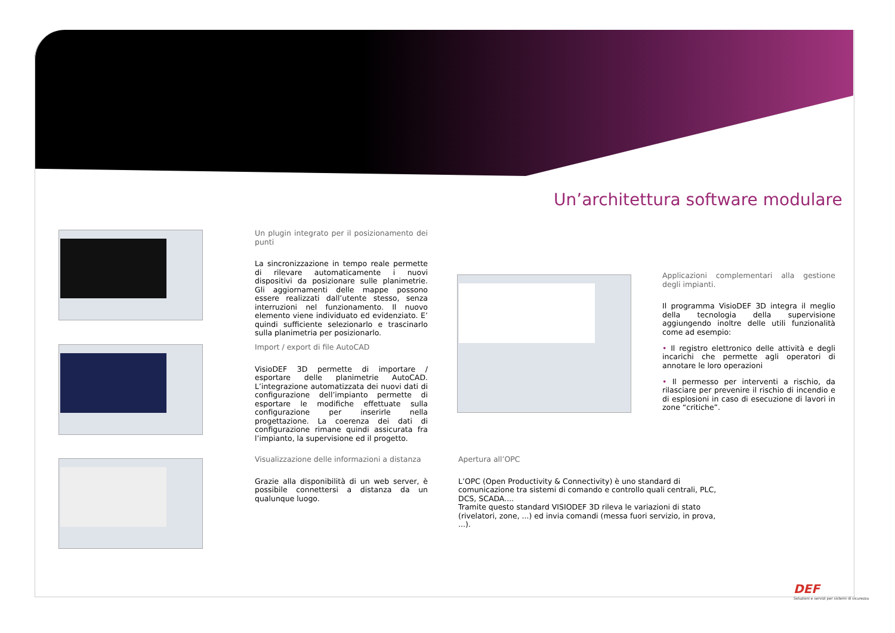Un’architettura software modulare
Un plugin integrato per il posizionamento dei punti
La sincronizzazione in tempo reale permette di rilevare automaticamente i nuovi dispositivi da posizionare sulle planimetrie. Gli aggiornamenti delle mappe possono essere realizzati dall’utente stesso, senza interruzioni nel funzionamento. Il nuovo elemento viene individuato ed evidenziato. E’ quindi sufficiente selezionarlo e trascinarlo sulla planimetria per posizionarlo.
Import / export di file AutoCAD
VisioDEF 3D permette di importare / esportare delle planimetrie AutoCAD. L’integrazione automatizzata dei nuovi dati di configurazione dell’impianto permette di esportare le modifiche effettuate sulla configurazione per inserirle nella progettazione. La coerenza dei dati di configurazione rimane quindi assicurata fra l’impianto, la supervisione ed il progetto.
Visualizzazione delle informazioni a distanza
Grazie alla disponibilità di un web server, è possibile connettersi a distanza da un qualunque luogo.
Applicazioni complementari alla gestione degli impianti.
Il programma VisioDEF 3D integra il meglio della tecnologia della supervisione aggiungendo inoltre delle utili funzionalità come ad esempio:
• Il registro elettronico delle attività e degli incarichi che permette agli operatori di annotare le loro operazioni
• Il permesso per interventi a rischio, da rilasciare per prevenire il rischio di incendio e di esplosioni in caso di esecuzione di lavori in zone “critiche”.
Apertura all’OPC
L’OPC (Open Productivity & Connectivity) è uno standard di comunicazione tra sistemi di comando e controllo quali centrali, PLC, DCS, SCADA....
Tramite questo standard VISIODEF 3D rileva le variazioni di stato (rivelatori, zone, ...) ed invia comandi (messa fuori servizio, in prova, ...).
DEF
Soluzioni e servizi per sistemi di sicurezza